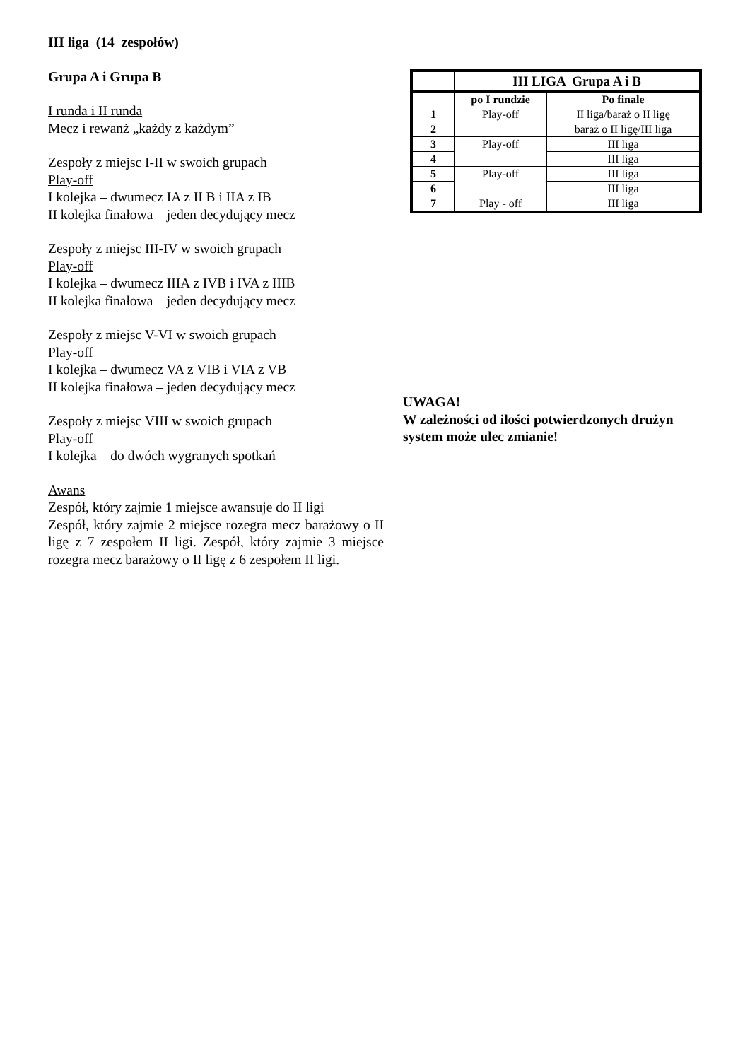III liga (14 zespołów)
Grupa A i Grupa B
I runda i II runda
Mecz i rewanż „każdy z każdym”
Zespoły z miejsc I-II w swoich grupach
Play-off
I kolejka – dwumecz IA z II B i IIA z IB
II kolejka finałowa – jeden decydujący mecz
Zespoły z miejsc III-IV w swoich grupach
Play-off
I kolejka – dwumecz IIIA z IVB i IVA z IIIB
II kolejka finałowa – jeden decydujący mecz
Zespoły z miejsc V-VI w swoich grupach
Play-off
I kolejka – dwumecz VA z VIB i VIA z VB
II kolejka finałowa – jeden decydujący mecz
Zespoły z miejsc VIII w swoich grupach
Play-off
I kolejka – do dwóch wygranych spotkań
Awans
Zespół, który zajmie 1 miejsce awansuje do II ligi
Zespół, który zajmie 2 miejsce rozegra mecz barażowy o II ligę z 7 zespołem II ligi. Zespół, który zajmie 3 miejsce rozegra mecz barażowy o II ligę z 6 zespołem II ligi.
| | III LIGA Grupa A i B | |
| --- | --- | --- |
| | po I rundzie | Po finale |
| 1 | Play-off | II liga/baraż o II ligę |
| 2 | | baraż o II ligę/III liga |
| 3 | Play-off | III liga |
| 4 | | III liga |
| 5 | Play-off | III liga |
| 6 | | III liga |
| 7 | Play - off | III liga |
UWAGA!
W zależności od ilości potwierdzonych drużyn system może ulec zmianie!